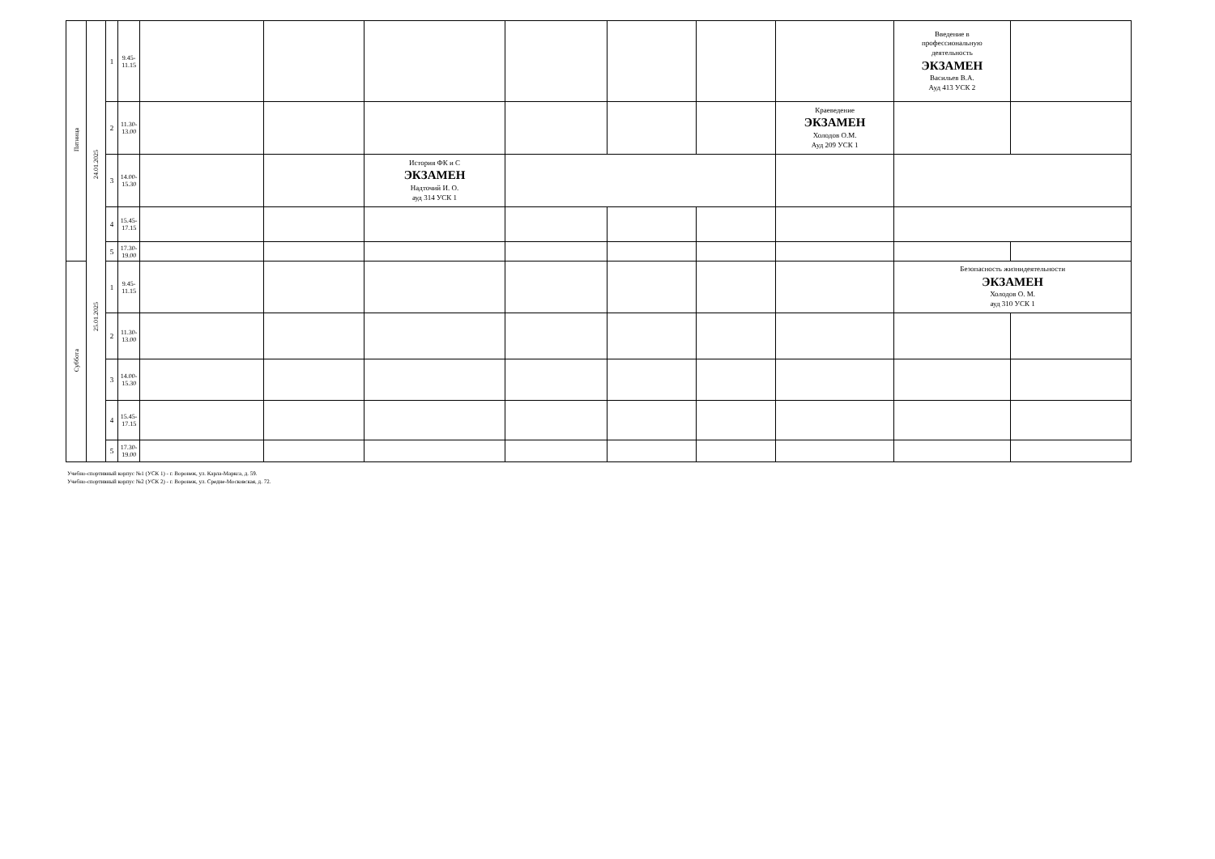| Пятница | 24.01.2025 25.01.2025 | 1 | 9.45- 11.15 | | | | | | | | Введение в профессиональную деятельность ЭКЗАМЕН Васильев В.А. Ауд 413 УСК 2 | |
| | | 2 | 11.30- 13.00 | | | | | | | Краеведение ЭКЗАМЕН Холодов О.М. Ауд 209 УСК 1 | | |
| | | 3 | 14.00- 15.30 | | | История ФК и С ЭКЗАМЕН Надточий И. О. ауд 314 УСК 1 | | | | | | |
| | | 4 | 15.45- 17.15 | | | | | | | | | |
| | | 5 | 17.30- 19.00 | | | | | | | | | |
| Суббота | | 1 | 9.45- 11.15 | | | | | | | | Безопасность жизнидеятельности ЭКЗАМЕН Холодов О. М. ауд 310 УСК 1 | |
| | | 2 | 11.30- 13.00 | | | | | | | | | |
| | | 3 | 14.00- 15.30 | | | | | | | | | |
| | | 4 | 15.45- 17.15 | | | | | | | | | |
| | | 5 | 17.30- 19.00 | | | | | | | | | |
Учебно-спортивный корпус №1 (УСК 1) - г. Воронеж, ул. Карла-Маркса, д. 59.
Учебно-спортивный корпус №2 (УСК 2) - г. Воронеж, ул. Средне-Московская, д. 72.